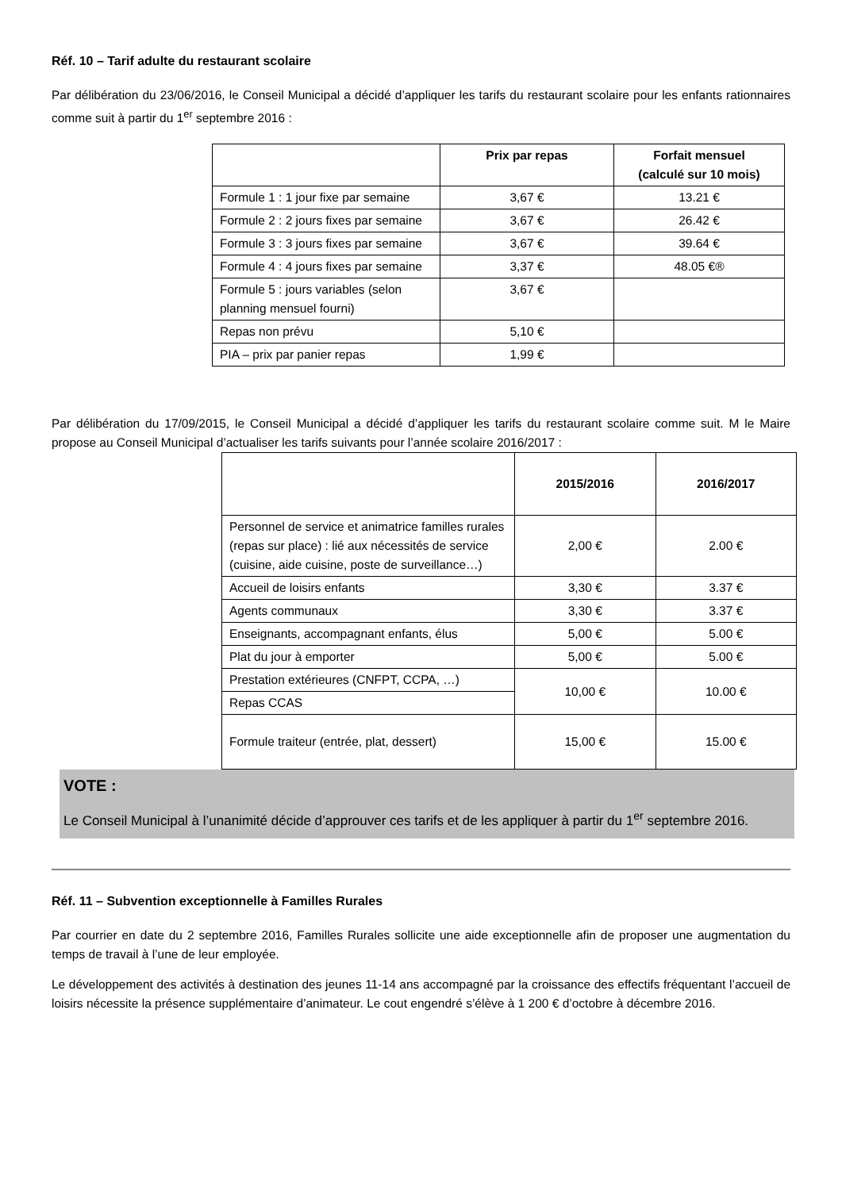Réf. 10 – Tarif adulte du restaurant scolaire
Par délibération du 23/06/2016, le Conseil Municipal a décidé d’appliquer les tarifs du restaurant scolaire pour les enfants rationnaires comme suit à partir du 1<sup>er</sup> septembre 2016 :
| | Prix par repas | Forfait mensuel (calculé sur 10 mois) |
| --- | --- | --- |
| Formule 1 : 1 jour fixe par semaine | 3,67 € | 13.21 € |
| Formule 2 : 2 jours fixes par semaine | 3,67 € | 26.42 € |
| Formule 3 : 3 jours fixes par semaine | 3,67 € | 39.64 € |
| Formule 4 : 4 jours fixes par semaine | 3,37 € | 48.05 €® |
| Formule 5 : jours variables (selon planning mensuel fourni) | 3,67 € | |
| Repas non prévu | 5,10 € | |
| PIA – prix par panier repas | 1,99 € | |
Par délibération du 17/09/2015, le Conseil Municipal a décidé d’appliquer les tarifs du restaurant scolaire comme suit. M le Maire propose au Conseil Municipal d’actualiser les tarifs suivants pour l’année scolaire 2016/2017 :
| | 2015/2016 | 2016/2017 |
| --- | --- | --- |
| Personnel de service et animatrice familles rurales (repas sur place) : lié aux nécessités de service (cuisine, aide cuisine, poste de surveillance…) | 2,00 € | 2.00 € |
| Accueil de loisirs enfants | 3,30 € | 3.37 € |
| Agents communaux | 3,30 € | 3.37 € |
| Enseignants, accompagnant enfants, élus | 5,00 € | 5.00 € |
| Plat du jour à emporter | 5,00 € | 5.00 € |
| Prestation extérieures (CNFPT, CCPA, …) | 10,00 € | 10.00 € |
| Repas CCAS | | |
| Formule traiteur (entrée, plat, dessert) | 15,00 € | 15.00 € |
VOTE :
Le Conseil Municipal à l’unanimité décide d’approuver ces tarifs et de les appliquer à partir du 1<sup>er</sup> septembre 2016.
Réf. 11 – Subvention exceptionnelle à Familles Rurales
Par courrier en date du 2 septembre 2016, Familles Rurales sollicite une aide exceptionnelle afin de proposer une augmentation du temps de travail à l’une de leur employée.
Le développement des activités à destination des jeunes 11-14 ans accompagné par la croissance des effectifs fréquentant l’accueil de loisirs nécessite la présence supplémentaire d’animateur. Le cout engendré s’élève à 1 200 € d’octobre à décembre 2016.